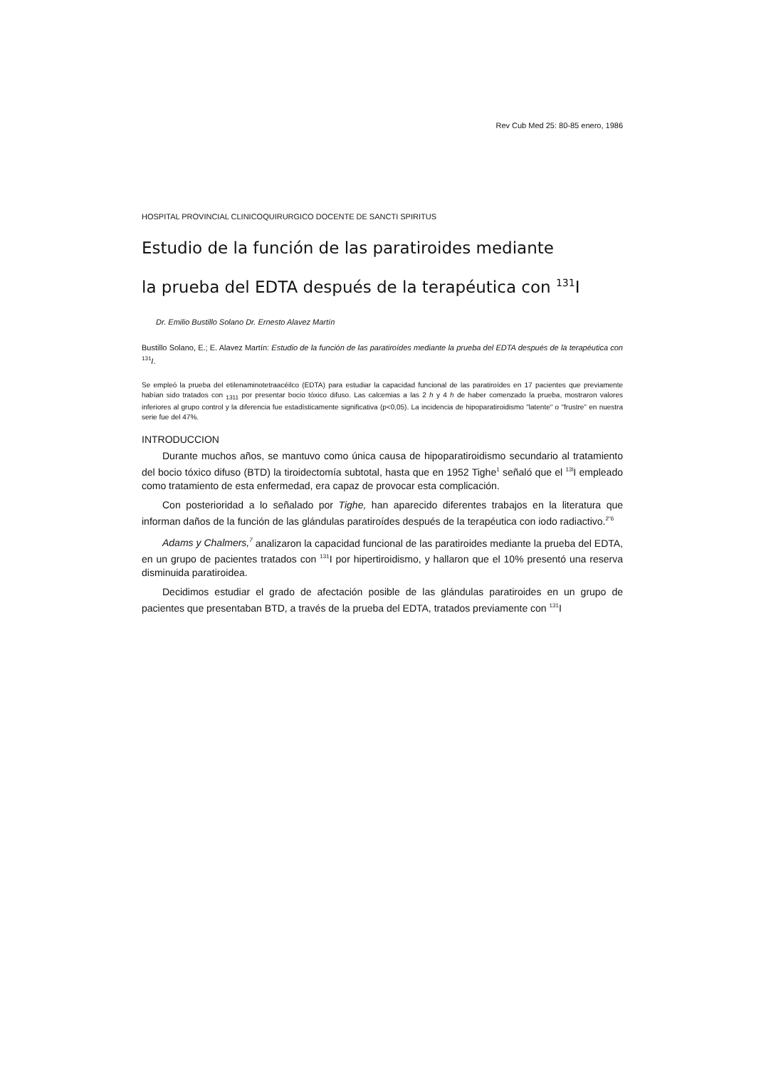Rev Cub Med 25: 80-85 enero, 1986
HOSPITAL PROVINCIAL CLINICOQUIRURGICO DOCENTE DE SANCTI SPIRITUS
Estudio de la función de las paratiroides mediante
la prueba del EDTA después de la terapéutica con <sup>131</sup>I
Dr. Emilio Bustillo Solano Dr. Ernesto Alavez Martín
Bustillo Solano, E.; E. Alavez Martín: Estudio de la función de las paratiroídes mediante la prueba del EDTA después de la terapéutica con <sup>131</sup>I.
Se empleó la prueba del etilenaminotetraacéilco (EDTA) para estudiar la capacidad funcional de las paratiroídes en 17 pacientes que previamente habían sido tratados con <sub>1311</sub> por presentar bocio tóxico difuso. Las calcemias a las 2 h y 4 h de haber comenzado la prueba, mostraron valores inferiores al grupo control y la diferencia fue estadísticamente significativa (p<0,05). La incidencia de hipoparatiroidismo "latente" o "frustre" en nuestra serie fue del 47%.
INTRODUCCION
Durante muchos años, se mantuvo como única causa de hipoparatiroidismo secundario al tratamiento del bocio tóxico difuso (BTD) la tiroidectomía subtotal, hasta que en 1952 Tighe<sup>1</sup> señaló que el <sup>13l</sup>I empleado como tratamiento de esta enfermedad, era capaz de provocar esta complicación.
Con posterioridad a lo señalado por Tighe, han aparecido diferentes trabajos en la literatura que informan daños de la función de las glándulas paratiroídes después de la terapéutica con iodo radiactivo.<sup>2"6</sup>
Adams y Chalmers,<sup>7</sup> analizaron la capacidad funcional de las paratiroides mediante la prueba del EDTA, en un grupo de pacientes tratados con <sup>131</sup>I por hipertiroidismo, y hallaron que el 10% presentó una reserva disminuida paratiroidea.
Decidimos estudiar el grado de afectación posible de las glándulas paratiroides en un grupo de pacientes que presentaban BTD, a través de la prueba del EDTA, tratados previamente con <sup>131</sup>I